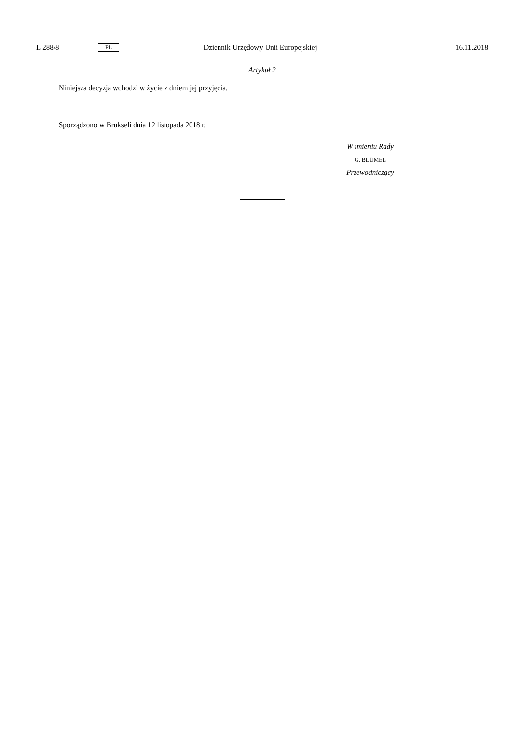L 288/8 PL Dziennik Urzędowy Unii Europejskiej 16.11.2018
Artykuł 2
Niniejsza decyzja wchodzi w życie z dniem jej przyjęcia.
Sporządzono w Brukseli dnia 12 listopada 2018 r.
W imieniu Rady
G. BLÜMEL
Przewodniczący